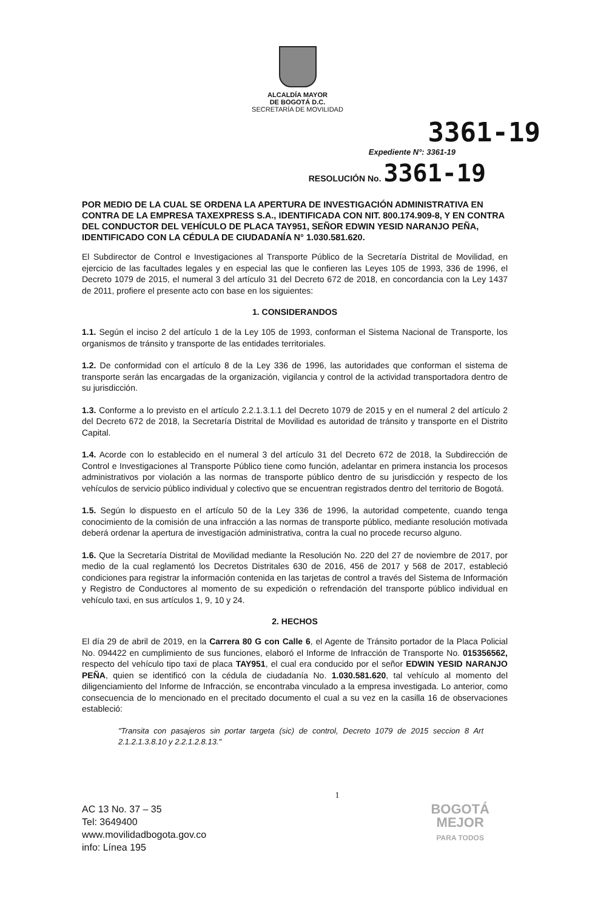ALCALDÍA MAYOR
DE BOGOTÁ D.C.
SECRETARÍA DE MOVILIDAD
3361-19
Expediente N°: 3361-19
RESOLUCIÓN No. 3361-19
POR MEDIO DE LA CUAL SE ORDENA LA APERTURA DE INVESTIGACIÓN ADMINISTRATIVA EN CONTRA DE LA EMPRESA TAXEXPRESS S.A., IDENTIFICADA CON NIT. 800.174.909-8, Y EN CONTRA DEL CONDUCTOR DEL VEHÍCULO DE PLACA TAY951, SEÑOR EDWIN YESID NARANJO PEÑA, IDENTIFICADO CON LA CÉDULA DE CIUDADANÍA N° 1.030.581.620.
El Subdirector de Control e Investigaciones al Transporte Público de la Secretaría Distrital de Movilidad, en ejercicio de las facultades legales y en especial las que le confieren las Leyes 105 de 1993, 336 de 1996, el Decreto 1079 de 2015, el numeral 3 del artículo 31 del Decreto 672 de 2018, en concordancia con la Ley 1437 de 2011, profiere el presente acto con base en los siguientes:
1. CONSIDERANDOS
1.1. Según el inciso 2 del artículo 1 de la Ley 105 de 1993, conforman el Sistema Nacional de Transporte, los organismos de tránsito y transporte de las entidades territoriales.
1.2. De conformidad con el artículo 8 de la Ley 336 de 1996, las autoridades que conforman el sistema de transporte serán las encargadas de la organización, vigilancia y control de la actividad transportadora dentro de su jurisdicción.
1.3. Conforme a lo previsto en el artículo 2.2.1.3.1.1 del Decreto 1079 de 2015 y en el numeral 2 del artículo 2 del Decreto 672 de 2018, la Secretaría Distrital de Movilidad es autoridad de tránsito y transporte en el Distrito Capital.
1.4. Acorde con lo establecido en el numeral 3 del artículo 31 del Decreto 672 de 2018, la Subdirección de Control e Investigaciones al Transporte Público tiene como función, adelantar en primera instancia los procesos administrativos por violación a las normas de transporte público dentro de su jurisdicción y respecto de los vehículos de servicio público individual y colectivo que se encuentran registrados dentro del territorio de Bogotá.
1.5. Según lo dispuesto en el artículo 50 de la Ley 336 de 1996, la autoridad competente, cuando tenga conocimiento de la comisión de una infracción a las normas de transporte público, mediante resolución motivada deberá ordenar la apertura de investigación administrativa, contra la cual no procede recurso alguno.
1.6. Que la Secretaría Distrital de Movilidad mediante la Resolución No. 220 del 27 de noviembre de 2017, por medio de la cual reglamentó los Decretos Distritales 630 de 2016, 456 de 2017 y 568 de 2017, estableció condiciones para registrar la información contenida en las tarjetas de control a través del Sistema de Información y Registro de Conductores al momento de su expedición o refrendación del transporte público individual en vehículo taxi, en sus artículos 1, 9, 10 y 24.
2. HECHOS
El día 29 de abril de 2019, en la Carrera 80 G con Calle 6, el Agente de Tránsito portador de la Placa Policial No. 094422 en cumplimiento de sus funciones, elaboró el Informe de Infracción de Transporte No. 015356562, respecto del vehículo tipo taxi de placa TAY951, el cual era conducido por el señor EDWIN YESID NARANJO PEÑA, quien se identificó con la cédula de ciudadanía No. 1.030.581.620, tal vehículo al momento del diligenciamiento del Informe de Infracción, se encontraba vinculado a la empresa investigada. Lo anterior, como consecuencia de lo mencionado en el precitado documento el cual a su vez en la casilla 16 de observaciones estableció:
"Transita con pasajeros sin portar targeta (sic) de control, Decreto 1079 de 2015 seccion 8 Art 2.1.2.1.3.8.10 y 2.2.1.2.8.13."
1
AC 13 No. 37 – 35
Tel: 3649400
www.movilidadbogota.gov.co
info: Línea 195
BOGOTÁ
MEJOR
PARA TODOS